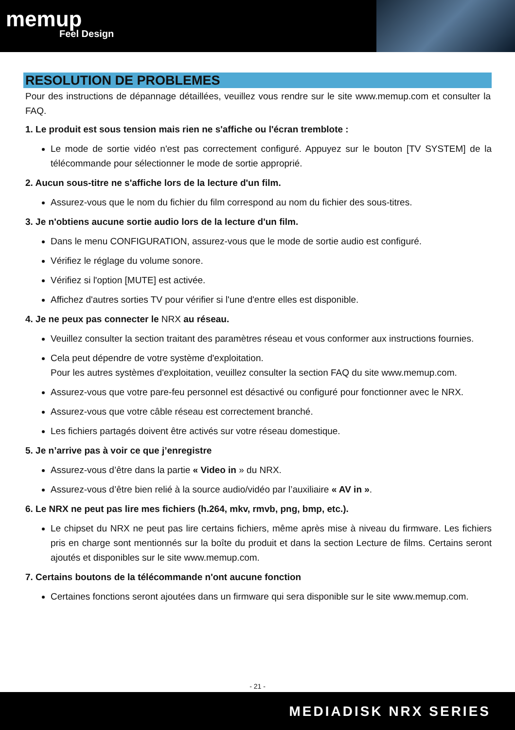memup
Feel Design
RESOLUTION DE PROBLEMES
Pour des instructions de dépannage détaillées, veuillez vous rendre sur le site www.memup.com et consulter la FAQ.
1. Le produit est sous tension mais rien ne s'affiche ou l'écran tremblote :
Le mode de sortie vidéo n'est pas correctement configuré. Appuyez sur le bouton [TV SYSTEM] de la télécommande pour sélectionner le mode de sortie approprié.
2. Aucun sous-titre ne s'affiche lors de la lecture d'un film.
Assurez-vous que le nom du fichier du film correspond au nom du fichier des sous-titres.
3. Je n'obtiens aucune sortie audio lors de la lecture d'un film.
Dans le menu CONFIGURATION, assurez-vous que le mode de sortie audio est configuré.
Vérifiez le réglage du volume sonore.
Vérifiez si l'option [MUTE] est activée.
Affichez d'autres sorties TV pour vérifier si l'une d'entre elles est disponible.
4. Je ne peux pas connecter le NRX au réseau.
Veuillez consulter la section traitant des paramètres réseau et vous conformer aux instructions fournies.
Cela peut dépendre de votre système d'exploitation.
Pour les autres systèmes d'exploitation, veuillez consulter la section FAQ du site www.memup.com.
Assurez-vous que votre pare-feu personnel est désactivé ou configuré pour fonctionner avec le NRX.
Assurez-vous que votre câble réseau est correctement branché.
Les fichiers partagés doivent être activés sur votre réseau domestique.
5. Je n’arrive pas à voir ce que j’enregistre
Assurez-vous d’être dans la partie « Video in » du NRX.
Assurez-vous d’être bien relié à la source audio/vidéo par l’auxiliaire « AV in ».
6. Le NRX ne peut pas lire mes fichiers (h.264, mkv, rmvb, png, bmp, etc.).
Le chipset du NRX ne peut pas lire certains fichiers, même après mise à niveau du firmware. Les fichiers pris en charge sont mentionnés sur la boîte du produit et dans la section Lecture de films. Certains seront ajoutés et disponibles sur le site www.memup.com.
7. Certains boutons de la télécommande n'ont aucune fonction
Certaines fonctions seront ajoutées dans un firmware qui sera disponible sur le site www.memup.com.
- 21 -
MEDIADISK NRX SERIES